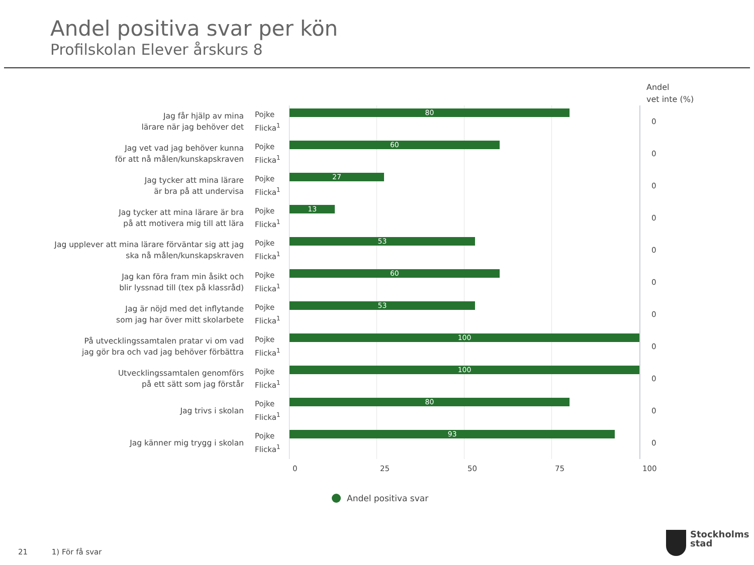Andel positiva svar per kön
Profilskolan Elever årskurs 8
Andel
vet inte (%)
Jag får hjälp av mina
lärare när jag behöver det
Pojke
Flicka<sup>1</sup>
80
0
Jag vet vad jag behöver kunna
för att nå målen/kunskapskraven
Pojke
Flicka<sup>1</sup>
60
0
Jag tycker att mina lärare
är bra på att undervisa
Pojke
Flicka<sup>1</sup>
27
0
Jag tycker att mina lärare är bra
på att motivera mig till att lära
Pojke
Flicka<sup>1</sup>
13
0
Jag upplever att mina lärare förväntar sig att jag
ska nå målen/kunskapskraven
Pojke
Flicka<sup>1</sup>
53
0
Jag kan föra fram min åsikt och
blir lyssnad till (tex på klassråd)
Pojke
Flicka<sup>1</sup>
60
0
Jag är nöjd med det inflytande
som jag har över mitt skolarbete
Pojke
Flicka<sup>1</sup>
53
0
På utvecklingssamtalen pratar vi om vad
jag gör bra och vad jag behöver förbättra
Pojke
Flicka<sup>1</sup>
100
0
Utvecklingssamtalen genomförs
på ett sätt som jag förstår
Pojke
Flicka<sup>1</sup>
100
0
Jag trivs i skolan
Pojke
Flicka<sup>1</sup>
80
0
Jag känner mig trygg i skolan
Pojke
Flicka<sup>1</sup>
93
0
0 25 50 75 100
Andel positiva svar
21 1) För få svar
Stockholms
stad